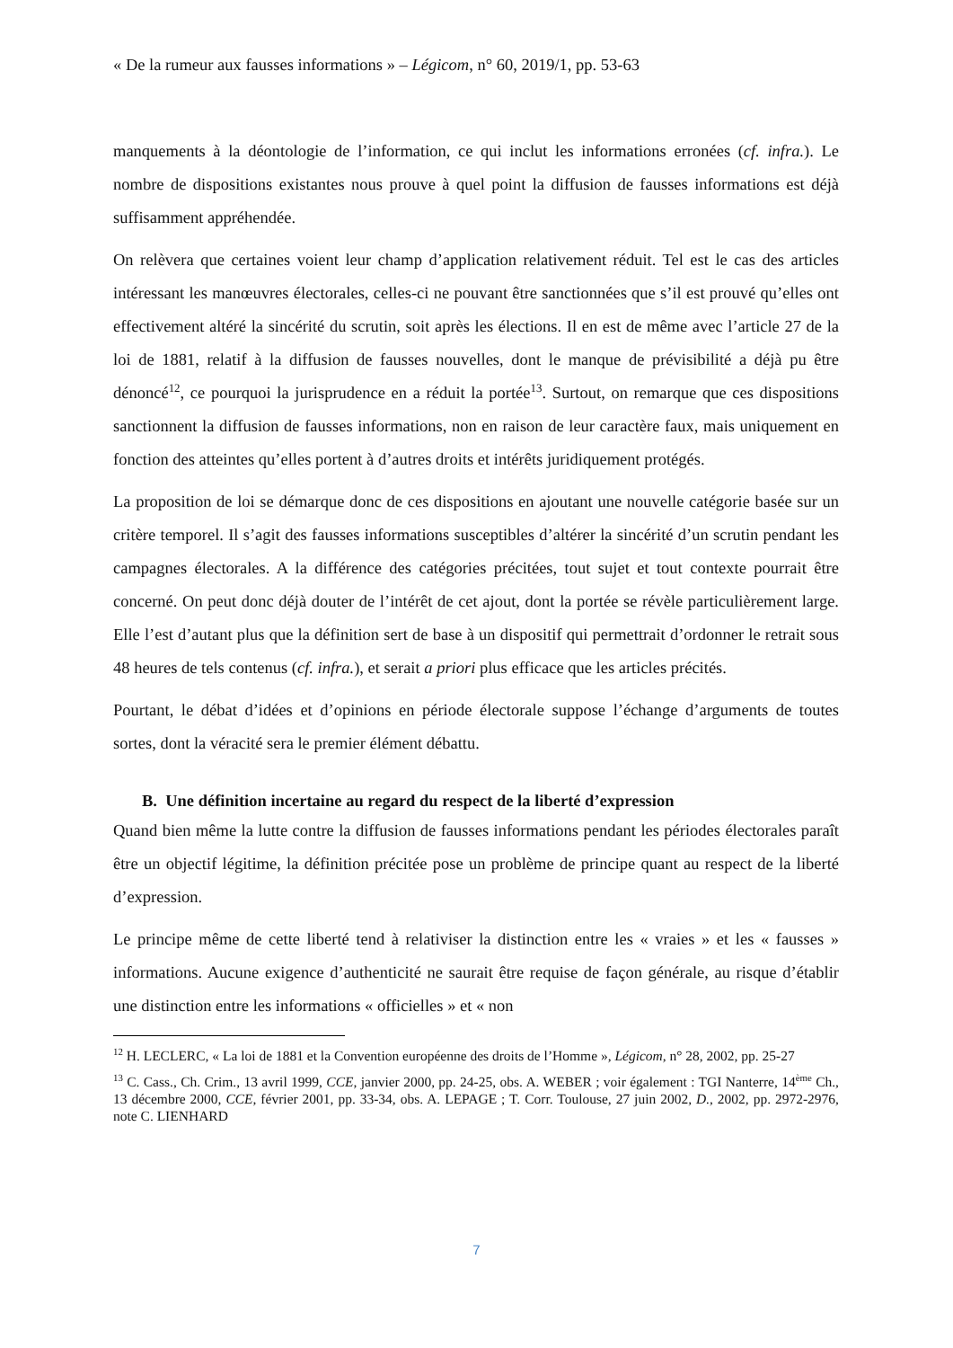« De la rumeur aux fausses informations » – Légicom, n° 60, 2019/1, pp. 53-63
manquements à la déontologie de l’information, ce qui inclut les informations erronées (cf. infra.). Le nombre de dispositions existantes nous prouve à quel point la diffusion de fausses informations est déjà suffisamment appréhendée.
On relèvera que certaines voient leur champ d’application relativement réduit. Tel est le cas des articles intéressant les manœuvres électorales, celles-ci ne pouvant être sanctionnées que s’il est prouvé qu’elles ont effectivement altéré la sincérité du scrutin, soit après les élections. Il en est de même avec l’article 27 de la loi de 1881, relatif à la diffusion de fausses nouvelles, dont le manque de prévisibilité a déjà pu être dénoncé<sup>12</sup>, ce pourquoi la jurisprudence en a réduit la portée<sup>13</sup>. Surtout, on remarque que ces dispositions sanctionnent la diffusion de fausses informations, non en raison de leur caractère faux, mais uniquement en fonction des atteintes qu’elles portent à d’autres droits et intérêts juridiquement protégés.
La proposition de loi se démarque donc de ces dispositions en ajoutant une nouvelle catégorie basée sur un critère temporel. Il s’agit des fausses informations susceptibles d’altérer la sincérité d’un scrutin pendant les campagnes électorales. A la différence des catégories précitées, tout sujet et tout contexte pourrait être concerné. On peut donc déjà douter de l’intérêt de cet ajout, dont la portée se révèle particulièrement large. Elle l’est d’autant plus que la définition sert de base à un dispositif qui permettrait d’ordonner le retrait sous 48 heures de tels contenus (cf. infra.), et serait a priori plus efficace que les articles précités.
Pourtant, le débat d’idées et d’opinions en période électorale suppose l’échange d’arguments de toutes sortes, dont la véracité sera le premier élément débattu.
B. Une définition incertaine au regard du respect de la liberté d’expression
Quand bien même la lutte contre la diffusion de fausses informations pendant les périodes électorales paraît être un objectif légitime, la définition précitée pose un problème de principe quant au respect de la liberté d’expression.
Le principe même de cette liberté tend à relativiser la distinction entre les « vraies » et les « fausses » informations. Aucune exigence d’authenticité ne saurait être requise de façon générale, au risque d’établir une distinction entre les informations « officielles » et « non
<sup>12</sup> H. LECLERC, « La loi de 1881 et la Convention européenne des droits de l’Homme », Légicom, n° 28, 2002, pp. 25-27
<sup>13</sup> C. Cass., Ch. Crim., 13 avril 1999, CCE, janvier 2000, pp. 24-25, obs. A. WEBER ; voir également : TGI Nanterre, 14<sup>ème</sup> Ch., 13 décembre 2000, CCE, février 2001, pp. 33-34, obs. A. LEPAGE ; T. Corr. Toulouse, 27 juin 2002, D., 2002, pp. 2972-2976, note C. LIENHARD
7